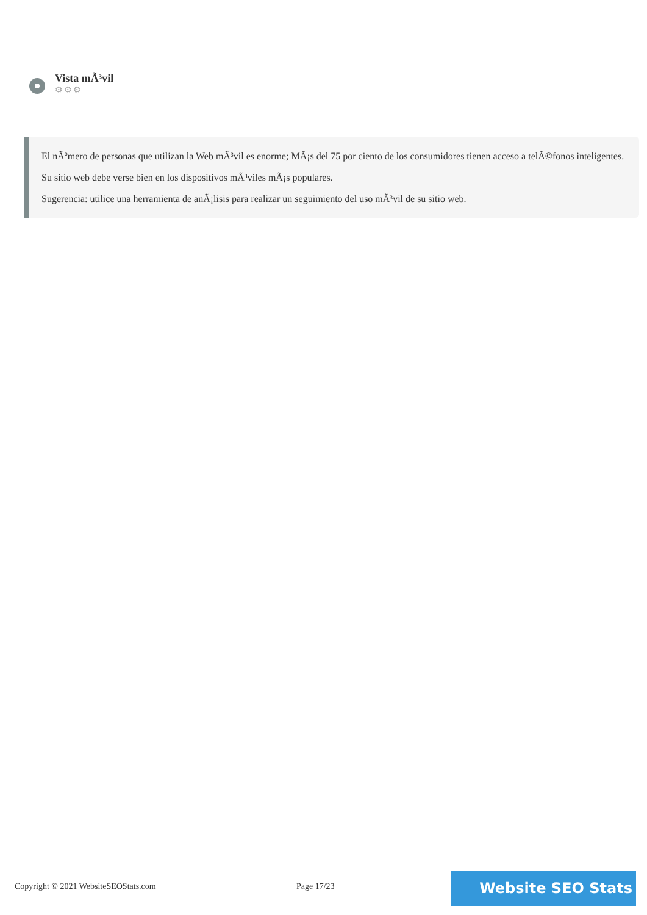Vista mÃ³vil
⚙⚙⚙
El nÃºmero de personas que utilizan la Web mÃ³vil es enorme; MÃ¡s del 75 por ciento de los consumidores tienen acceso a telÃ©fonos inteligentes.
Su sitio web debe verse bien en los dispositivos mÃ³viles mÃ¡s populares.
Sugerencia: utilice una herramienta de anÃ¡lisis para realizar un seguimiento del uso mÃ³vil de su sitio web.
Copyright © 2021 WebsiteSEOStats.com
Page 17/23 Website SEO Stats